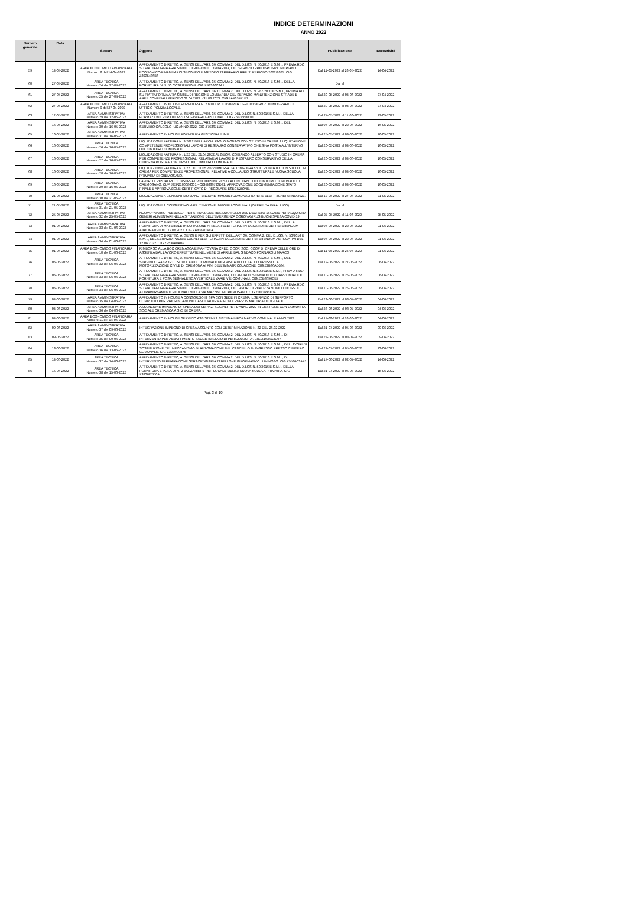INDICE DETERMINAZIONI
ANNO 2022
| Numero generale | Data | Settore | Oggetto | Pubblicazione | Esecutività |
| --- | --- | --- | --- | --- | --- |
| 59 | 14-04-2022 | AREA ECONOMICO FINANZIARIA Numero 8 del 14-04-2022 | AFFIDAMENTO DIRETTO, AI SENSI DELL'ART. 36, COMMA 2, DEL D.LGS. N. 50/2016 E S.M.I., PREVIA RDO SU PIATTAFORMA ARIA SINTEL DI REGIONE LOMBARDIA, DEL SERVIZIO PREDISPOSIZIONE PIANO ECONOMICO-FINANZIARIO SECONDO IL METODO TARIFFARIO RIFIUTI PERIODO 2022/2025. CIG Z8935436B6 | Dal 11-05-2022 al 26-05-2022 | 14-04-2022 |
| 60 | 27-04-2022 | AREA TECNICA Numero 24 del 27-04-2022 | AFFIDAMENTO DIRETTO, AI SENSI DELL'ART. 36, COMMA 2, DEL D.LGS. N. 50/2016 E S.M.I., DELLA FORNITURA DI N. 50 COSTITUZIONI. CIG ZB8360C3A1 | Dal al | |
| 61 | 27-04-2022 | AREA TECNICA Numero 25 del 27-04-2022 | AFFIDAMENTO DIRETTO, AI SENSI DELL'ART. 36, COMMA 2, DEL D.LGS. N. 267/2000 E S.M.I., PREVIA RDO SU PIATTAFORMA ARIA SINTEL DI REGIONE LOMBARDIA DEL SERVIZIO MANUTENZIONE STRADE E AREE COMUNALI PERIODO 01.04.2022 - 31.03.2023. CIG ZAF35F71E2 | Dal 20-05-2022 al 04-06-2022 | 27-04-2022 |
| 62 | 27-04-2022 | AREA ECONOMICO FINANZIARIA Numero 9 del 27-04-2022 | AFFIDAMENTO IN HOUSE FORNITURA N. 2 MULTIPLE USB PER UFFICIO SERVIZI DEMOGRAFICI E UFFICIO POLIZIA LOCALE. | Dal 20-05-2022 al 04-06-2022 | 27-04-2022 |
| 63 | 12-05-2022 | AREA AMMINISTRATIVA Numero 29 del 12-05-2022 | AFFIDAMENTO DIRETTO, AI SENSI DELL'ART. 36, COMMA 2, DEL D.LGS N. 50/2016 E S.M.I., DELLA FORMAZIONE PER UTILIZZO SOFTWARE GESTIONALI. CIG Z6B366880D | Dal 27-05-2022 al 11-06-2022 | 12-05-2022 |
| 64 | 16-05-2022 | AREA AMMINISTRATIVA Numero 30 del 16-05-2022 | AFFIDAMENTO DIRETTO, AI SENSI DELL'ART. 36, COMMA 2, DEL D.LGS. N. 50/2016 E S.M.I., DEL SERVIZIO CALCOLO IUC ANNO 2022. CIG Z763671157 | Dal 07-06-2022 al 22-06-2022 | 16-05-2022 |
| 65 | 16-05-2022 | AREA AMMINISTRATIVA Numero 31 del 16-05-2022 | AFFIDAMENTO IN HOUSE FORNITURA GESTIONALE IMU. | Dal 25-05-2022 al 09-06-2022 | 16-05-2022 |
| 66 | 16-05-2022 | AREA TECNICA Numero 26 del 16-05-2022 | LIQUIDAZIONE FATTURA N. 9/2022 DELL'ARCH. PAOLO MONACI CON STUDIO IN CREMA A LIQUIDAZIONE COMPETENZE PROFESSIONALI LAVORI DI RESTAURO CONSERVATIVO CHIESINA POSTA ALL'INTERNO DEL CIMITERO COMUNALE. | Dal 20-05-2022 al 04-06-2022 | 16-05-2022 |
| 67 | 16-05-2022 | AREA TECNICA Numero 27 del 16-05-2022 | LIQUIDAZIONE FATTURA N. 1/22 DEL 21.04.2022 AL GEOM. COBIANCO ALBERTO CON STUDIO IN CREMA PER COMPETENZE PROFESSIONALI RELATIVE AI LAVORI DI RESTAURO CONSERVATIVO DELLA CHIESINA POSTA ALL'INTERNO DEL CIMITERO COMUNALE. | Dal 20-05-2022 al 04-06-2022 | 16-05-2022 |
| 68 | 16-05-2022 | AREA TECNICA Numero 28 del 16-05-2022 | LIQUIDAZIONE FATTURA N. 1/22 DEL 11.05.2022 EMESSA DALL'ING. BRAZZOLI ROBERTO CON STUDIO IN CREMA PER COMPETENZE PROFESSIONALI RELATIVE A COLLAUDO STRUTTURALE NUOVA SCUOLA PRIMARIA DI CREMOSANO. | Dal 20-05-2022 al 04-06-2022 | 16-05-2022 |
| 69 | 16-05-2022 | AREA TECNICA Numero 29 del 16-05-2022 | LAVORI DI RESTAURO CONSERVATIVO CHIESINA POSTA ALL'INTERNO DEL CIMITERO COMUNALE DI CREMOSANO. CUP J25F2100086001 - CIG 8886793D91. APPROVAZIONE DOCUMENTAZIONE STATO FINALE E APPROVAZIONE CERTIFICATO DI REGOLARE ESECUZIONE. | Dal 20-05-2022 al 04-06-2022 | 16-05-2022 |
| 70 | 21-05-2022 | AREA TECNICA Numero 30 del 21-05-2022 | LIQUIDAZIONE A CONSUNTIVO MANUTENZIONE IMMOBILI COMUNALI (OPERE ELETTRICHE) ANNO 2021. | Dal 12-06-2022 al 27-06-2022 | 21-05-2022 |
| 71 | 21-05-2022 | AREA TECNICA Numero 31 del 21-05-2022 | LIQUIDAZIONE A CONSUNTIVO MANUTENZIONE IMMOBILI COMUNALI (OPERE DA IDRAULICO) | Dal al | |
| 72 | 25-05-2022 | AREA AMMINISTRATIVA Numero 32 del 25-05-2022 | NUOVO "AVVISO PUBBLICO" PER ATTUAZIONE RESIDUO FONDI DEL DECRETO 154/2020 PER ACQUISTO GENERI ALIMENTARI NELLA SITUAZIONE DELL'EMERGENZA CORONAVIRUS BUONI SPESA COVID 19. | Dal 27-05-2022 al 11-06-2022 | 25-05-2022 |
| 73 | 01-06-2022 | AREA AMMINISTRATIVA Numero 33 del 01-06-2022 | AFFIDAMENTO DIRETTO, AI SENSI DELL'ART. 36, COMMA 2, DEL D.LGS. N. 50/2016 E S.M.I., DELLA FORNITURA DI MATERIALE IN DOTAZIONE AI SEGGI ELETTORALI IN OCCASIONE DEI REFERENDUM ABROGATIVI DEL 12.06.2022. CIG ZA836A0AEA | Dal 07-06-2022 al 22-06-2022 | 01-06-2022 |
| 74 | 01-06-2022 | AREA AMMINISTRATIVA Numero 34 del 01-06-2022 | AFFIDAMENTO DIRETTO, AI SENSI E PER GLI EFFETTI DELL'ART. 36, COMMA 2, DEL D.LGS. N. 50/2016 E S.M.I., DEL SERVIZIO PULIZIE LOCALI ELETTORALI IN OCCASIONE DEI REFERENDUM ABROGATIVI DEL 12.06.2022. CIG Z9536A0AB2 | Dal 07-06-2022 al 22-06-2022 | 01-06-2022 |
| 75 | 01-06-2022 | AREA ECONOMICO FINANZIARIA Numero 10 del 01-06-2022 | RIMBORSO ALLA BCC CREMASCA E MANTOVANA CRED. COOP. SOC. COOP DI CREMA DELLE ORE DI ASSENZA DAL LAVORO EFFETTUATE NEL MESE DI APRILE DAL SINDACO FORNAROLI MARCO. | Dal 11-06-2022 al 26-06-2022 | 01-06-2022 |
| 76 | 06-06-2022 | AREA TECNICA Numero 32 del 06-06-2022 | AFFIDAMENTO DIRETTO, AI SENSI DELL'ART. 36, COMMA 2, DEL D.LGS. N. 50/2016 E S.M.I., DEL SERVIZIO TRASPORTO SCUOLABUS COMUNALE PER VISITA DI COLLAUDO PRESSO LA MOTORIZZAZIONE CIVILE DI CREMONA AI FINI DELL'IMMATRICOLAZIONE. CIG Z2B36AD584. | Dal 12-06-2022 al 27-06-2022 | 06-06-2022 |
| 77 | 06-06-2022 | AREA TECNICA Numero 33 del 06-06-2022 | AFFIDAMENTO DIRETTO, AI SENSI DELL'ART. 36, COMMA 2, DEL D.LGS N. 50/2016 E S.M.I., PREVIA RDO SU PIATTAFORMA ARIA SINTEL DI REGIONE LOMBARDIA, DI LAVORI DI SEGNALETICA ORIZZONTALE E FORNITURA E POSA SEGNALETICA VERTICALE VARIE VIE COMUNALI. CIG Z0B3696CE7 | Dal 10-06-2022 al 25-06-2022 | 06-06-2022 |
| 78 | 06-06-2022 | AREA TECNICA Numero 34 del 06-06-2022 | AFFIDAMENTO DIRETTO, AI SENSI DELL'ART. 36, COMMA 2, DEL D.LGS. N. 50/2016 E S.M.I., PREVIA RDO SU PIATTAFORMA ARIA SINTEL DI REGIONE LOMBARDIA, DEI LAVORI DI REALIZZAZIONE DI DOSSI E ATTRAVERSAMENTI PEDONALI NELLA VIA MAZZINI IN CREMOSANO. CIG ZDB3696E0F | Dal 10-06-2022 al 25-06-2022 | 06-06-2022 |
| 79 | 04-06-2022 | AREA AMMINISTRATIVA Numero 35 del 04-06-2022 | AFFIDAMENTO IN HOUSE A CONSORZIO.IT SPA CON SEDE IN CREMA IL SERVIZIO DI SUPPORTO COMPLETO PER PRESENTAZIONE CANDIDATURA AI FONDI PNRR IN MATERIA DI DIGITALE. | Dal 23-06-2022 al 08-07-2022 | 04-06-2022 |
| 80 | 04-06-2022 | AREA AMMINISTRATIVA Numero 36 del 04-06-2022 | ASSUNZIONE IMPEGNO DI SPESA DEI SERVIZI SOCIALI PER L'ANNO 2022 IN GESTIONE CON COMUNITA SOCIALE CREMASCA A.S.C. DI CREMA. | Dal 23-06-2022 al 08-07-2022 | 04-06-2022 |
| 81 | 04-06-2022 | AREA ECONOMICO FINANZIARIA Numero 11 del 04-06-2022 | AFFIDAMENTO IN HOUSE SERVIZIO ASSISTENZA SISTEMA INFORMATIVO COMUNALE ANNO 2022. | Dal 11-06-2022 al 26-06-2022 | 04-06-2022 |
| 82 | 09-06-2022 | AREA AMMINISTRATIVA Numero 37 del 09-06-2022 | INTEGRAZIONE IMPEGNO DI SPESA ASSUNTO CON DETERMINAZIONE N. 32 DEL 26.02.2022 | Dal 21-07-2022 al 05-08-2022 | 09-06-2022 |
| 83 | 09-06-2022 | AREA TECNICA Numero 35 del 09-06-2022 | AFFIDAMENTO DIRETTO, AI SENSI DELL'ART. 36, COMMA 2, DEL D.LGS. N. 50/2016 E S.M.I., DI INTERVENTO PER ABBATTIMENTO SALICE IN STATO DI PERICOLOSITA'. CIG Z1636C3C97 | Dal 23-06-2022 al 08-07-2022 | 09-06-2022 |
| 84 | 13-06-2022 | AREA TECNICA Numero 36 del 13-06-2022 | AFFIDAMENTO DIRETTO, AI SENSI DELL'ART. 36, COMMA 2, DEL D.LGS. N. 50/2016 E S.M.I., DEI LAVORI DI SOSTITUZIONE DEL MECCANISMO DI AUTOMAZIONE DEL CANCELLO DI INGRESSO PRESSO CIMITERO COMUNALE. CIG Z3236C9875 | Dal 21-07-2022 al 05-08-2022 | 13-06-2022 |
| 85 | 14-06-2022 | AREA TECNICA Numero 37 del 14-06-2022 | AFFIDAMENTO DIRETTO, AI SENSI DELL'ART. 36, COMMA 2, DEL D.LGS. N. 50/2016 E S.M.I., DI INTERVENTO DI RIPARAZIONE STRAORDINARIA TABELLONE INFORMATIVO LUMINOSO. CIG Z5536C3AF1 | Dal 17-06-2022 al 02-07-2022 | 14-06-2022 |
| 86 | 15-06-2022 | AREA TECNICA Numero 38 del 15-06-2022 | AFFIDAMENTO DIRETTO, AI SENSI DELL'ART. 36, COMMA 2, DEL D.LGS N. 50/2016 E S.M.I., DELLA FORNITURA E POSA DI N. 2 ZANZARIERE PER LOCALE MENSA NUOVA SCUOLA PRIMARIA. CIG Z3936D2D6A | Dal 21-07-2022 al 05-08-2022 | 15-06-2022 |
Pag. 3 di 10